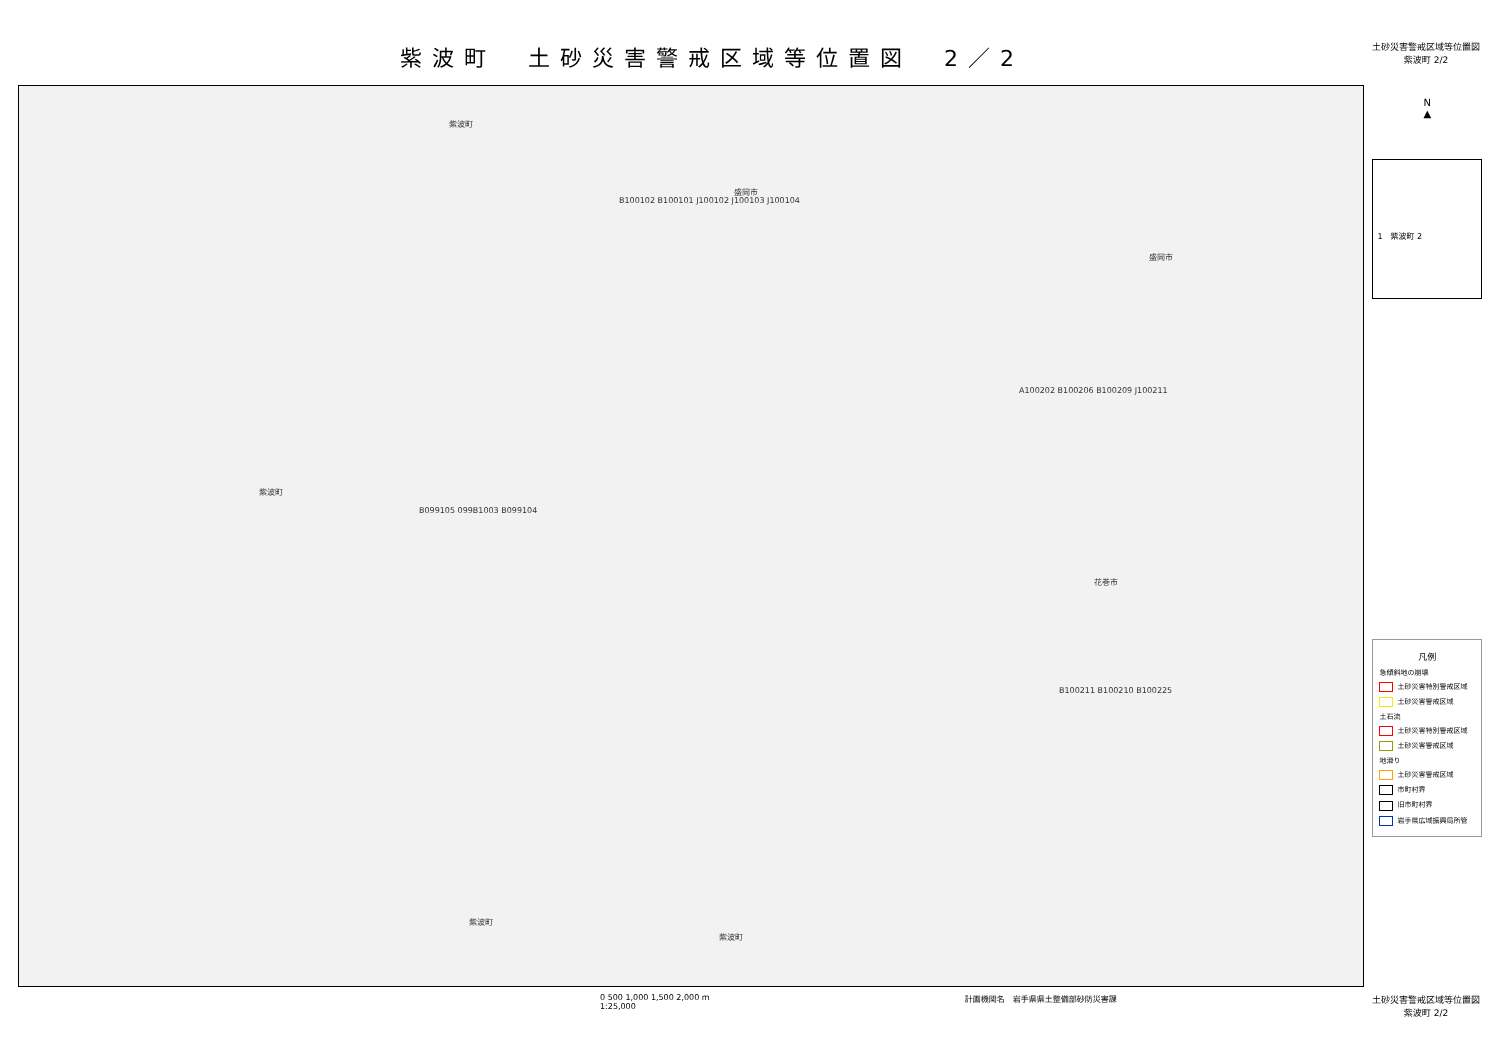紫波町　土砂災害警戒区域等位置図　2／2
土砂災害警戒区域等位置図
紫波町 2/2
紫波町
盛岡市
盛岡市
紫波町
花巻市
紫波町
紫波町
B100102 B100101 J100102 J100103 J100104
A100202 B100206 B100209 J100211
B099105 099B1003 B099104
B100211 B100210 B100225
N
▲
1　紫波町 2
凡例
急傾斜地の崩壊
土砂災害特別警戒区域
土砂災害警戒区域
土石流
土砂災害特別警戒区域
土砂災害警戒区域
地滑り
土砂災害警戒区域
市町村界
旧市町村界
岩手県広域振興局所管
0 500 1,000 1,500 2,000 m
1:25,000
計画機関名　岩手県県土整備部砂防災害課
土砂災害警戒区域等位置図
紫波町 2/2